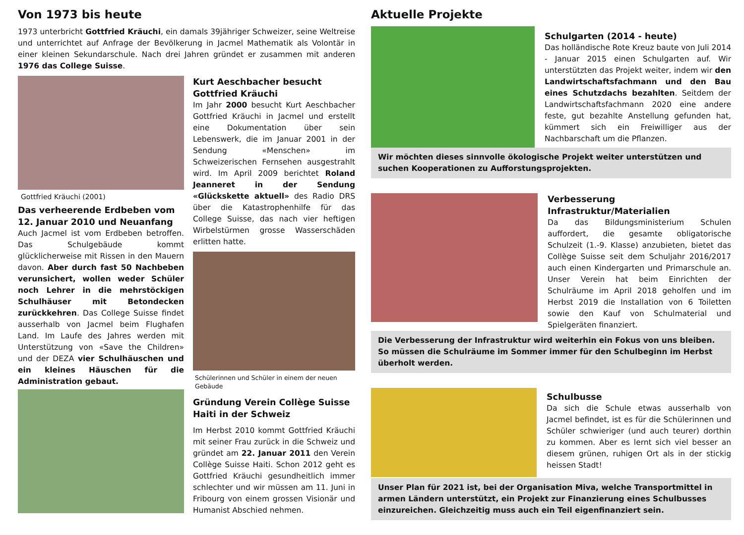Von 1973 bis heute
1973 unterbricht Gottfried Kräuchi, ein damals 39jähriger Schweizer, seine Weltreise und unterrichtet auf Anfrage der Bevölkerung in Jacmel Mathematik als Volontär in einer kleinen Sekundarschule. Nach drei Jahren gründet er zusammen mit anderen 1976 das College Suisse.
Gottfried Kräuchi (2001)
Das verheerende Erdbeben vom 12. Januar 2010 und Neuanfang
Auch Jacmel ist vom Erdbeben betroffen. Das Schulgebäude kommt glücklicherweise mit Rissen in den Mauern davon. Aber durch fast 50 Nachbeben verunsichert, wollen weder Schüler noch Lehrer in die mehrstöckigen Schulhäuser mit Betondecken zurückkehren. Das College Suisse findet ausserhalb von Jacmel beim Flughafen Land. Im Laufe des Jahres werden mit Unterstützung von «Save the Children» und der DEZA vier Schulhäuschen und ein kleines Häuschen für die Administration gebaut.
Kurt Aeschbacher besucht Gottfried Kräuchi
Im Jahr 2000 besucht Kurt Aeschbacher Gottfried Kräuchi in Jacmel und erstellt eine Dokumentation über sein Lebenswerk, die im Januar 2001 in der Sendung «Menschen» im Schweizerischen Fernsehen ausgestrahlt wird. Im April 2009 berichtet Roland Jeanneret in der Sendung «Glückskette aktuell» des Radio DRS über die Katastrophenhilfe für das College Suisse, das nach vier heftigen Wirbelstürmen grosse Wasserschäden erlitten hatte.
Schülerinnen und Schüler in einem der neuen Gebäude
Gründung Verein Collège Suisse Haiti in der Schweiz
Im Herbst 2010 kommt Gottfried Kräuchi mit seiner Frau zurück in die Schweiz und gründet am 22. Januar 2011 den Verein Collège Suisse Haiti. Schon 2012 geht es Gottfried Kräuchi gesundheitlich immer schlechter und wir müssen am 11. Juni in Fribourg von einem grossen Visionär und Humanist Abschied nehmen.
Aktuelle Projekte
Schulgarten (2014 - heute)
Das holländische Rote Kreuz baute von Juli 2014 - Januar 2015 einen Schulgarten auf. Wir unterstützten das Projekt weiter, indem wir den Landwirtschaftsfachmann und den Bau eines Schutzdachs bezahlten. Seitdem der Landwirtschaftsfachmann 2020 eine andere feste, gut bezahlte Anstellung gefunden hat, kümmert sich ein Freiwilliger aus der Nachbarschaft um die Pflanzen.
Wir möchten dieses sinnvolle ökologische Projekt weiter unterstützen und suchen Kooperationen zu Aufforstungsprojekten.
Verbesserung Infrastruktur/Materialien
Da das Bildungsministerium Schulen auffordert, die gesamte obligatorische Schulzeit (1.-9. Klasse) anzubieten, bietet das Collège Suisse seit dem Schuljahr 2016/2017 auch einen Kindergarten und Primarschule an. Unser Verein hat beim Einrichten der Schulräume im April 2018 geholfen und im Herbst 2019 die Installation von 6 Toiletten sowie den Kauf von Schulmaterial und Spielgeräten finanziert.
Die Verbesserung der Infrastruktur wird weiterhin ein Fokus von uns bleiben. So müssen die Schulräume im Sommer immer für den Schulbeginn im Herbst überholt werden.
Schulbusse
Da sich die Schule etwas ausserhalb von Jacmel befindet, ist es für die Schülerinnen und Schüler schwieriger (und auch teurer) dorthin zu kommen. Aber es lernt sich viel besser an diesem grünen, ruhigen Ort als in der stickig heissen Stadt!
Unser Plan für 2021 ist, bei der Organisation Miva, welche Transportmittel in armen Ländern unterstützt, ein Projekt zur Finanzierung eines Schulbusses einzureichen. Gleichzeitig muss auch ein Teil eigenfinanziert sein.